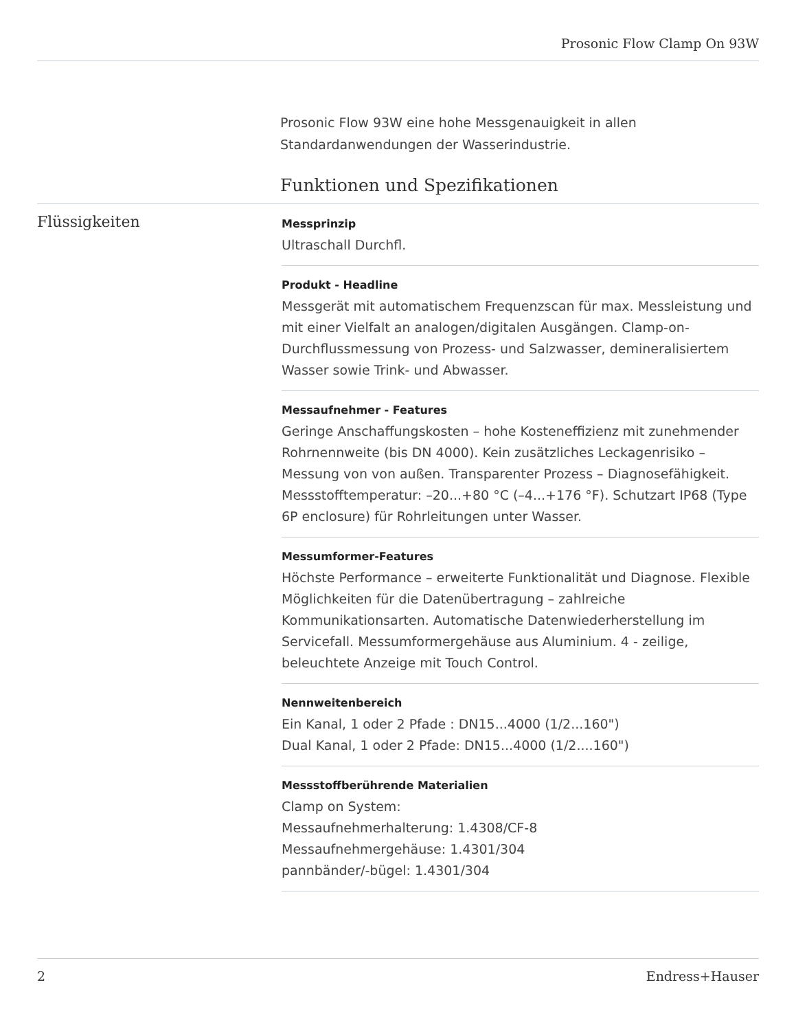Prosonic Flow Clamp On 93W
Prosonic Flow 93W eine hohe Messgenauigkeit in allen Standardanwendungen der Wasserindustrie.
Funktionen und Spezifikationen
Flüssigkeiten
Messprinzip
Ultraschall Durchfl.
Produkt - Headline
Messgerät mit automatischem Frequenzscan für max. Messleistung und mit einer Vielfalt an analogen/digitalen Ausgängen. Clamp-on-Durchflussmessung von Prozess- und Salzwasser, demineralisiertem Wasser sowie Trink- und Abwasser.
Messaufnehmer - Features
Geringe Anschaffungskosten – hohe Kosteneffizienz mit zunehmender Rohrnennweite (bis DN 4000). Kein zusätzliches Leckagenrisiko – Messung von von außen. Transparenter Prozess – Diagnosefähigkeit. Messstofftemperatur: –20...+80 °C (–4...+176 °F). Schutzart IP68 (Type 6P enclosure) für Rohrleitungen unter Wasser.
Messumformer-Features
Höchste Performance – erweiterte Funktionalität und Diagnose. Flexible Möglichkeiten für die Datenübertragung – zahlreiche Kommunikationsarten. Automatische Datenwiederherstellung im Servicefall. Messumformergehäuse aus Aluminium. 4 - zeilige, beleuchtete Anzeige mit Touch Control.
Nennweitenbereich
Ein Kanal, 1 oder 2 Pfade : DN15...4000 (1/2...160")
Dual Kanal, 1 oder 2 Pfade: DN15...4000 (1/2....160")
Messstoffberührende Materialien
Clamp on System:
Messaufnehmerhalterung: 1.4308/CF-8
Messaufnehmergehäuse: 1.4301/304
pannbänder/-bügel: 1.4301/304
2 Endress+Hauser